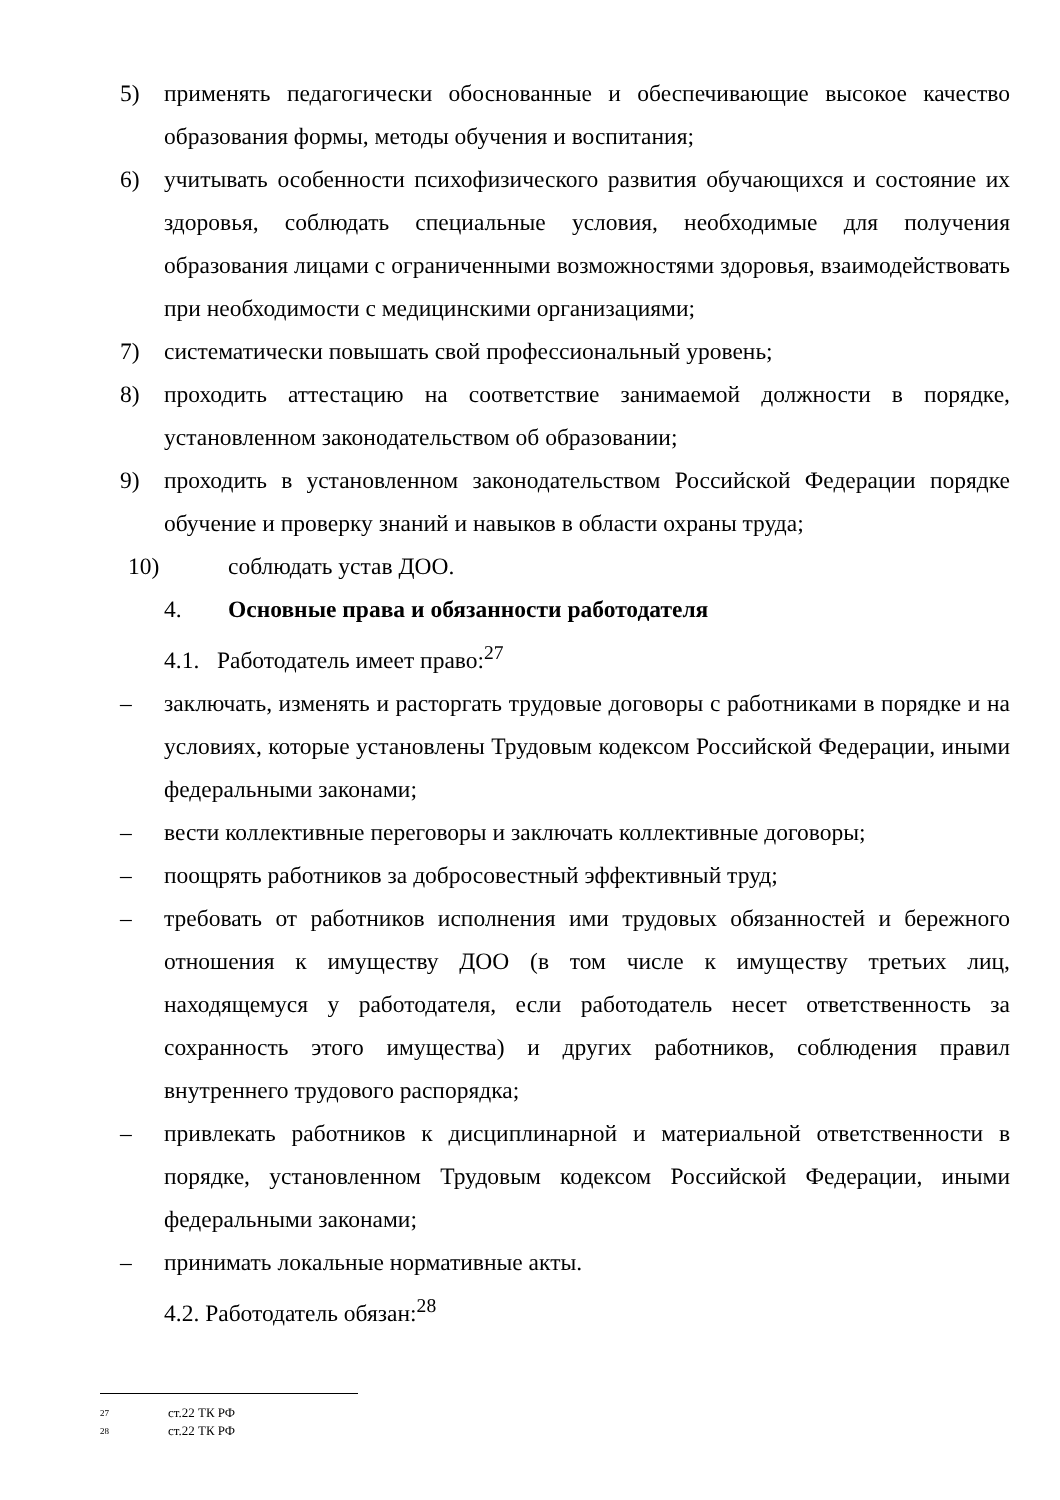5) применять педагогически обоснованные и обеспечивающие высокое качество образования формы, методы обучения и воспитания;
6) учитывать особенности психофизического развития обучающихся и состояние их здоровья, соблюдать специальные условия, необходимые для получения образования лицами с ограниченными возможностями здоровья, взаимодействовать при необходимости с медицинскими организациями;
7) систематически повышать свой профессиональный уровень;
8) проходить аттестацию на соответствие занимаемой должности в порядке, установленном законодательством об образовании;
9) проходить в установленном законодательством Российской Федерации порядке обучение и проверку знаний и навыков в области охраны труда;
10) соблюдать устав ДОО.
4. Основные права и обязанности работодателя
4.1. Работодатель имеет право:<sup>27</sup>
– заключать, изменять и расторгать трудовые договоры с работниками в порядке и на условиях, которые установлены Трудовым кодексом Российской Федерации, иными федеральными законами;
– вести коллективные переговоры и заключать коллективные договоры;
– поощрять работников за добросовестный эффективный труд;
– требовать от работников исполнения ими трудовых обязанностей и бережного отношения к имуществу ДОО (в том числе к имуществу третьих лиц, находящемуся у работодателя, если работодатель несет ответственность за сохранность этого имущества) и других работников, соблюдения правил внутреннего трудового распорядка;
– привлекать работников к дисциплинарной и материальной ответственности в порядке, установленном Трудовым кодексом Российской Федерации, иными федеральными законами;
– принимать локальные нормативные акты.
4.2. Работодатель обязан:<sup>28</sup>
27 ст.22 ТК РФ
28 ст.22 ТК РФ